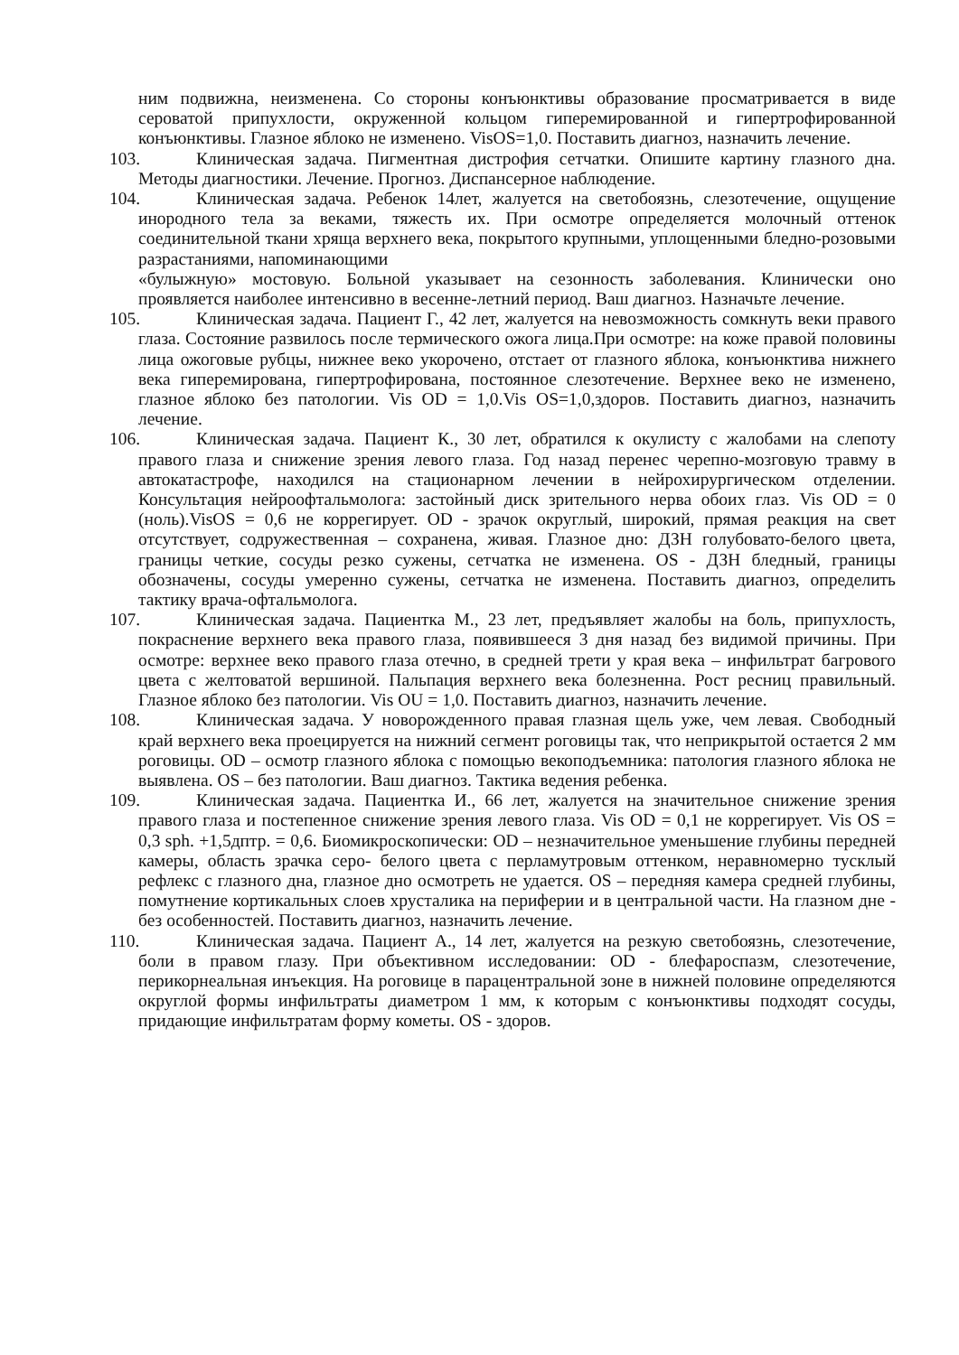ним подвижна, неизменена. Со стороны конъюнктивы образование просматривается в виде сероватой припухлости, окруженной кольцом гиперемированной и гипертрофированной конъюнктивы. Глазное яблоко не изменено. VisOS=1,0. Поставить диагноз, назначить лечение.
103. Клиническая задача. Пигментная дистрофия сетчатки. Опишите картину глазного дна. Методы диагностики. Лечение. Прогноз. Диспансерное наблюдение.
104. Клиническая задача. Ребенок 14лет, жалуется на светобоязнь, слезотечение, ощущение инородного тела за веками, тяжесть их. При осмотре определяется молочный оттенок соединительной ткани хряща верхнего века, покрытого крупными, уплощенными бледно-розовыми разрастаниями, напоминающими
«булыжную» мостовую. Больной указывает на сезонность заболевания. Клинически оно проявляется наиболее интенсивно в весенне-летний период. Ваш диагноз. Назначьте лечение.
105. Клиническая задача. Пациент Г., 42 лет, жалуется на невозможность сомкнуть веки правого глаза. Состояние развилось после термического ожога лица.При осмотре: на коже правой половины лица ожоговые рубцы, нижнее веко укорочено, отстает от глазного яблока, конъюнктива нижнего века гиперемирована, гипертрофирована, постоянное слезотечение. Верхнее веко не изменено, глазное яблоко без патологии. Vis OD = 1,0.Vis OS=1,0,здоров. Поставить диагноз, назначить лечение.
106. Клиническая задача. Пациент К., 30 лет, обратился к окулисту с жалобами на слепоту правого глаза и снижение зрения левого глаза. Год назад перенес черепно-мозговую травму в автокатастрофе, находился на стационарном лечении в нейрохирургическом отделении. Консультация нейроофтальмолога: застойный диск зрительного нерва обоих глаз. Vis OD = 0 (ноль).VisOS = 0,6 не коррегирует. OD - зрачок округлый, широкий, прямая реакция на свет отсутствует, содружественная – сохранена, живая. Глазное дно: ДЗН голубовато-белого цвета, границы четкие, сосуды резко сужены, сетчатка не изменена. OS - ДЗН бледный, границы обозначены, сосуды умеренно сужены, сетчатка не изменена. Поставить диагноз, определить тактику врача-офтальмолога.
107. Клиническая задача. Пациентка М., 23 лет, предъявляет жалобы на боль, припухлость, покраснение верхнего века правого глаза, появившееся 3 дня назад без видимой причины. При осмотре: верхнее веко правого глаза отечно, в средней трети у края века – инфильтрат багрового цвета с желтоватой вершиной. Пальпация верхнего века болезненна. Рост ресниц правильный. Глазное яблоко без патологии. Vis OU = 1,0. Поставить диагноз, назначить лечение.
108. Клиническая задача. У новорожденного правая глазная щель уже, чем левая. Свободный край верхнего века проецируется на нижний сегмент роговицы так, что неприкрытой остается 2 мм роговицы. OD – осмотр глазного яблока с помощью векоподъемника: патология глазного яблока не выявлена. OS – без патологии. Ваш диагноз. Тактика ведения ребенка.
109. Клиническая задача. Пациентка И., 66 лет, жалуется на значительное снижение зрения правого глаза и постепенное снижение зрения левого глаза. Vis OD = 0,1 не коррегирует. Vis OS = 0,3 sph. +1,5дптр. = 0,6. Биомикроскопически: OD – незначительное уменьшение глубины передней камеры, область зрачка серо- белого цвета с перламутровым оттенком, неравномерно тусклый рефлекс с глазного дна, глазное дно осмотреть не удается. OS – передняя камера средней глубины, помутнение кортикальных слоев хрусталика на периферии и в центральной части. На глазном дне - без особенностей. Поставить диагноз, назначить лечение.
110. Клиническая задача. Пациент А., 14 лет, жалуется на резкую светобоязнь, слезотечение, боли в правом глазу. При объективном исследовании: OD - блефароспазм, слезотечение, перикорнеальная инъекция. На роговице в парацентральной зоне в нижней половине определяются округлой формы инфильтраты диаметром 1 мм, к которым с конъюнктивы подходят сосуды, придающие инфильтратам форму кометы. OS - здоров.